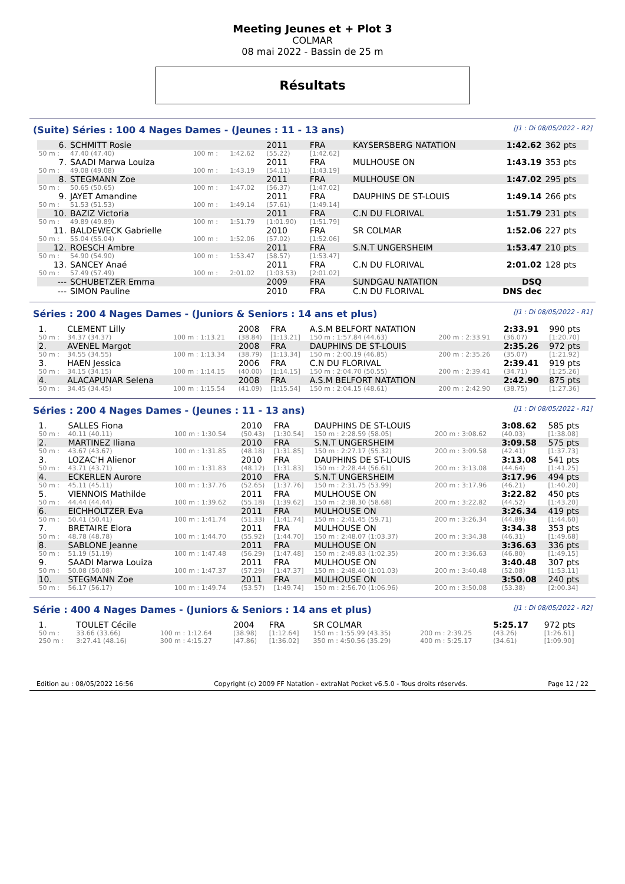Meeting Jeunes et + Plot 3
COLMAR
08 mai 2022 - Bassin de 25 m
Résultats
(Suite) Séries : 100 4 Nages Dames - (Jeunes : 11 - 13 ans) [J1 : Di 08/05/2022 - R2]
| 6. | SCHMITT Rosie | | | 2011 | FRA | KAYSERSBERG NATATION | 1:42.62 | 362 pts |
| 50 m : | 47.40 (47.40) | 100 m : | 1:42.62 | (55.22) | [1:42.62] | | | |
| 7. | SAADI Marwa Louiza | | | 2011 | FRA | MULHOUSE ON | 1:43.19 | 353 pts |
| 50 m : | 49.08 (49.08) | 100 m : | 1:43.19 | (54.11) | [1:43.19] | | | |
| 8. | STEGMANN Zoe | | | 2011 | FRA | MULHOUSE ON | 1:47.02 | 295 pts |
| 50 m : | 50.65 (50.65) | 100 m : | 1:47.02 | (56.37) | [1:47.02] | | | |
| 9. | JAYET Amandine | | | 2011 | FRA | DAUPHINS DE ST-LOUIS | 1:49.14 | 266 pts |
| 50 m : | 51.53 (51.53) | 100 m : | 1:49.14 | (57.61) | [1:49.14] | | | |
| 10. | BAZIZ Victoria | | | 2011 | FRA | C.N DU FLORIVAL | 1:51.79 | 231 pts |
| 50 m : | 49.89 (49.89) | 100 m : | 1:51.79 | (1:01.90) | [1:51.79] | | | |
| 11. | BALDEWECK Gabrielle | | | 2010 | FRA | SR COLMAR | 1:52.06 | 227 pts |
| 50 m : | 55.04 (55.04) | 100 m : | 1:52.06 | (57.02) | [1:52.06] | | | |
| 12. | ROESCH Ambre | | | 2011 | FRA | S.N.T UNGERSHEIM | 1:53.47 | 210 pts |
| 50 m : | 54.90 (54.90) | 100 m : | 1:53.47 | (58.57) | [1:53.47] | | | |
| 13. | SANCEY Anaé | | | 2011 | FRA | C.N DU FLORIVAL | 2:01.02 | 128 pts |
| 50 m : | 57.49 (57.49) | 100 m : | 2:01.02 | (1:03.53) | [2:01.02] | | | |
| --- | SCHUBETZER Emma | | | 2009 | FRA | SUNDGAU NATATION | DSQ | |
| --- | SIMON Pauline | | | 2010 | FRA | C.N DU FLORIVAL | DNS dec | |
Séries : 200 4 Nages Dames - (Juniors & Seniors : 14 ans et plus) [J1 : Di 08/05/2022 - R1]
| 1. | CLEMENT Lilly | | 2008 | FRA | A.S.M BELFORT NATATION | | 2:33.91 | 990 pts |
| 50 m : | 34.37 (34.37) | 100 m : 1:13.21 | (38.84) | [1:13.21] | 150 m : 1:57.84 (44.63) | 200 m : 2:33.91 | (36.07) | [1:20.70] |
| 2. | AVENEL Margot | | 2008 | FRA | DAUPHINS DE ST-LOUIS | | 2:35.26 | 972 pts |
| 50 m : | 34.55 (34.55) | 100 m : 1:13.34 | (38.79) | [1:13.34] | 150 m : 2:00.19 (46.85) | 200 m : 2:35.26 | (35.07) | [1:21.92] |
| 3. | HAEN Jessica | | 2006 | FRA | C.N DU FLORIVAL | | 2:39.41 | 919 pts |
| 50 m : | 34.15 (34.15) | 100 m : 1:14.15 | (40.00) | [1:14.15] | 150 m : 2:04.70 (50.55) | 200 m : 2:39.41 | (34.71) | [1:25.26] |
| 4. | ALACAPUNAR Selena | | 2008 | FRA | A.S.M BELFORT NATATION | | 2:42.90 | 875 pts |
| 50 m : | 34.45 (34.45) | 100 m : 1:15.54 | (41.09) | [1:15.54] | 150 m : 2:04.15 (48.61) | 200 m : 2:42.90 | (38.75) | [1:27.36] |
Séries : 200 4 Nages Dames - (Jeunes : 11 - 13 ans) [J1 : Di 08/05/2022 - R1]
| 1. | SALLES Fiona | | 2010 | FRA | DAUPHINS DE ST-LOUIS | | 3:08.62 | 585 pts |
| 50 m : | 40.11 (40.11) | 100 m : 1:30.54 | (50.43) | [1:30.54] | 150 m : 2:28.59 (58.05) | 200 m : 3:08.62 | (40.03) | [1:38.08] |
| 2. | MARTINEZ Iliana | | 2010 | FRA | S.N.T UNGERSHEIM | | 3:09.58 | 575 pts |
| 50 m : | 43.67 (43.67) | 100 m : 1:31.85 | (48.18) | [1:31.85] | 150 m : 2:27.17 (55.32) | 200 m : 3:09.58 | (42.41) | [1:37.73] |
| 3. | LOZAC'H Alienor | | 2010 | FRA | DAUPHINS DE ST-LOUIS | | 3:13.08 | 541 pts |
| 50 m : | 43.71 (43.71) | 100 m : 1:31.83 | (48.12) | [1:31.83] | 150 m : 2:28.44 (56.61) | 200 m : 3:13.08 | (44.64) | [1:41.25] |
| 4. | ECKERLEN Aurore | | 2010 | FRA | S.N.T UNGERSHEIM | | 3:17.96 | 494 pts |
| 50 m : | 45.11 (45.11) | 100 m : 1:37.76 | (52.65) | [1:37.76] | 150 m : 2:31.75 (53.99) | 200 m : 3:17.96 | (46.21) | [1:40.20] |
| 5. | VIENNOIS Mathilde | | 2011 | FRA | MULHOUSE ON | | 3:22.82 | 450 pts |
| 50 m : | 44.44 (44.44) | 100 m : 1:39.62 | (55.18) | [1:39.62] | 150 m : 2:38.30 (58.68) | 200 m : 3:22.82 | (44.52) | [1:43.20] |
| 6. | EICHHOLTZER Eva | | 2011 | FRA | MULHOUSE ON | | 3:26.34 | 419 pts |
| 50 m : | 50.41 (50.41) | 100 m : 1:41.74 | (51.33) | [1:41.74] | 150 m : 2:41.45 (59.71) | 200 m : 3:26.34 | (44.89) | [1:44.60] |
| 7. | BRETAIRE Elora | | 2011 | FRA | MULHOUSE ON | | 3:34.38 | 353 pts |
| 50 m : | 48.78 (48.78) | 100 m : 1:44.70 | (55.92) | [1:44.70] | 150 m : 2:48.07 (1:03.37) | 200 m : 3:34.38 | (46.31) | [1:49.68] |
| 8. | SABLONE Jeanne | | 2011 | FRA | MULHOUSE ON | | 3:36.63 | 336 pts |
| 50 m : | 51.19 (51.19) | 100 m : 1:47.48 | (56.29) | [1:47.48] | 150 m : 2:49.83 (1:02.35) | 200 m : 3:36.63 | (46.80) | [1:49.15] |
| 9. | SAADI Marwa Louiza | | 2011 | FRA | MULHOUSE ON | | 3:40.48 | 307 pts |
| 50 m : | 50.08 (50.08) | 100 m : 1:47.37 | (57.29) | [1:47.37] | 150 m : 2:48.40 (1:01.03) | 200 m : 3:40.48 | (52.08) | [1:53.11] |
| 10. | STEGMANN Zoe | | 2011 | FRA | MULHOUSE ON | | 3:50.08 | 240 pts |
| 50 m : | 56.17 (56.17) | 100 m : 1:49.74 | (53.57) | [1:49.74] | 150 m : 2:56.70 (1:06.96) | 200 m : 3:50.08 | (53.38) | [2:00.34] |
Série : 400 4 Nages Dames - (Juniors & Seniors : 14 ans et plus) [J1 : Di 08/05/2022 - R2]
| 1. | TOULET Cécile | | 2004 | FRA | SR COLMAR | | 5:25.17 | 972 pts |
| 50 m : | 33.66 (33.66) | 100 m : 1:12.64 | (38.98) | [1:12.64] | 150 m : 1:55.99 (43.35) | 200 m : 2:39.25 | (43.26) | [1:26.61] |
| 250 m : | 3:27.41 (48.16) | 300 m : 4:15.27 | (47.86) | [1:36.02] | 350 m : 4:50.56 (35.29) | 400 m : 5:25.17 | (34.61) | [1:09.90] |
Edition au : 08/05/2022 16:56 Copyright (c) 2009 FF Natation - extraNat Pocket v6.5.0 - Tous droits réservés. Page 12 / 22